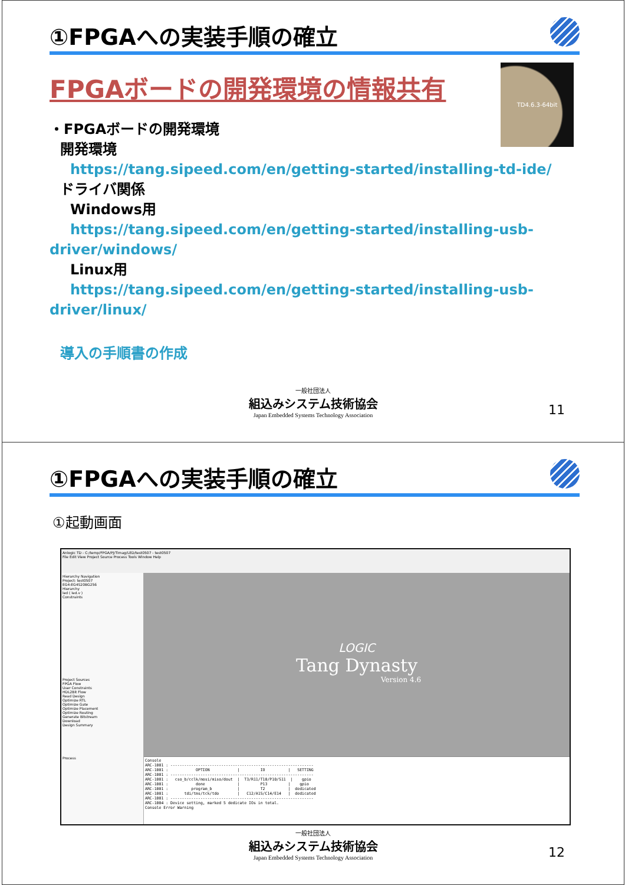①FPGAへの実装手順の確立
TD4.6.3-64bit
FPGAボードの開発環境の情報共有
・FPGAボードの開発環境
開発環境
https://tang.sipeed.com/en/getting-started/installing-td-ide/
ドライバ関係
Windows用
https://tang.sipeed.com/en/getting-started/installing-usb-
driver/windows/
Linux用
https://tang.sipeed.com/en/getting-started/installing-usb-
driver/linux/
導入の手順書の作成
一般社団法人
組込みシステム技術協会
Japan Embedded Systems Technology Association
11
①FPGAへの実装手順の確立
①起動画面
Anlogic TD - C:/temp/FPGA/PJ/Timag/LED/test0507 - test0507
File Edit View Project Source Process Tools Window Help
Hierarchy Navigation
Project: test0507
EG4:EG4S20BG256
Hierarchy
led ( led.v )
Constraints
Project Sources
FPGA Flow
User Constraints
HDL2Bit Flow
Read Design
Optimize RTL
Optimize Gate
Optimize Placement
Optimize Routing
Generate Bitstream
Download
Design Summary
Process
LOGIC
Tang Dynasty
Version 4.6
Console ARC-1001 : -------------------------------------------------------------- ARC-1001 : OPTION | IO | SETTING ARC-1001 : -------------------------------------------------------------- ARC-1001 : cso_b/cclk/mosi/miso/dout | T3/R11/T10/P10/S11 | gpio ARC-1001 : done | P13 | gpio ARC-1001 : program_b | T2 | dedicated ARC-1001 : tdi/tms/tck/tdo | C12/A15/C14/E14 | dedicated ARC-1001 : -------------------------------------------------------------- ARC-1004 : Device setting, marked 5 dedicate IOs in total. Console Error Warning
一般社団法人
組込みシステム技術協会
Japan Embedded Systems Technology Association
12